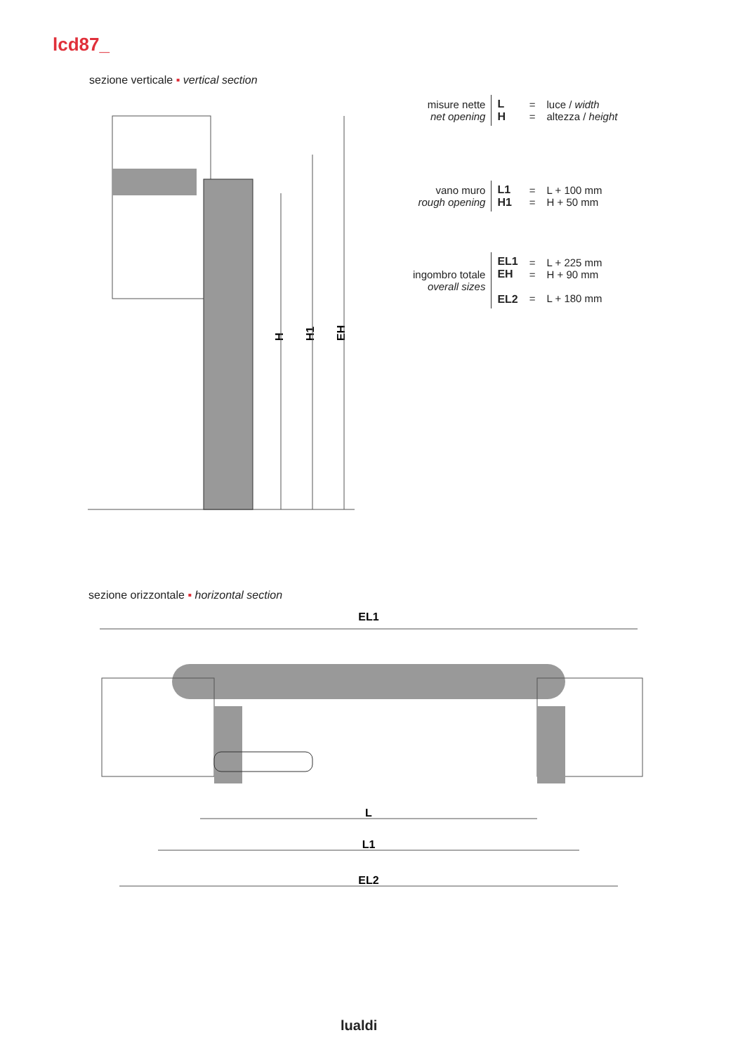lcd87_
sezione verticale ▪ vertical section
H
H1
EH
| misure nette net opening | L H | = = | luce / width altezza / height |
| vano muro rough opening | L1 H1 | = = | L + 100 mm H + 50 mm |
| ingombro totale overall sizes | EL1 EH EL2 | = = = | L + 225 mm H + 90 mm L + 180 mm |
sezione orizzontale ▪ horizontal section
EL1
L
L1
EL2
lualdi